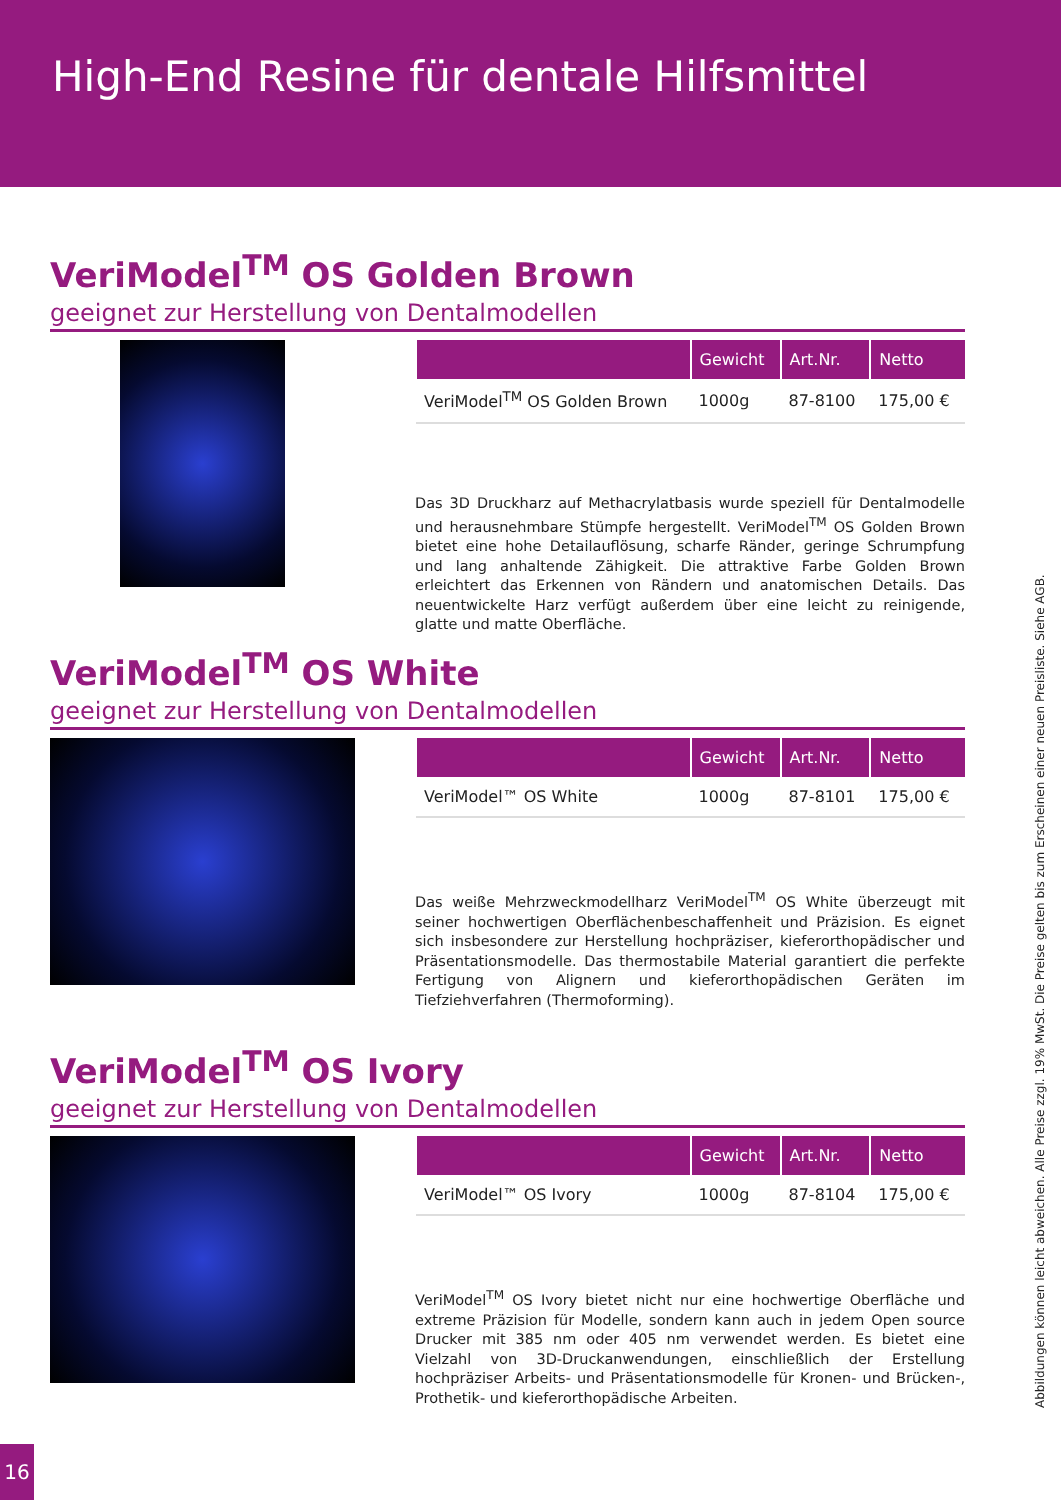High-End Resine für dentale Hilfsmittel
VeriModel<sup>TM</sup> OS Golden Brown
geeignet zur Herstellung von Dentalmodellen
| | Gewicht | Art.Nr. | Netto |
| --- | --- | --- | --- |
| VeriModel<sup>TM</sup> OS Golden Brown | 1000g | 87-8100 | 175,00 € |
Das 3D Druckharz auf Methacrylatbasis wurde speziell für Dentalmodelle und herausnehmbare Stümpfe hergestellt. VeriModel<sup>TM</sup> OS Golden Brown bietet eine hohe Detailauflösung, scharfe Ränder, geringe Schrumpfung und lang anhaltende Zähigkeit. Die attraktive Farbe Golden Brown erleichtert das Erkennen von Rändern und anatomischen Details. Das neuentwickelte Harz verfügt außerdem über eine leicht zu reinigende, glatte und matte Oberfläche.
VeriModel<sup>TM</sup> OS White
geeignet zur Herstellung von Dentalmodellen
| | Gewicht | Art.Nr. | Netto |
| --- | --- | --- | --- |
| VeriModel™ OS White | 1000g | 87-8101 | 175,00 € |
Das weiße Mehrzweckmodellharz VeriModel<sup>TM</sup> OS White überzeugt mit seiner hochwertigen Oberflächenbeschaffenheit und Präzision. Es eignet sich insbesondere zur Herstellung hochpräziser, kieferorthopädischer und Präsentationsmodelle. Das thermostabile Material garantiert die perfekte Fertigung von Alignern und kieferorthopädischen Geräten im Tiefziehverfahren (Thermoforming).
VeriModel<sup>TM</sup> OS Ivory
geeignet zur Herstellung von Dentalmodellen
| | Gewicht | Art.Nr. | Netto |
| --- | --- | --- | --- |
| VeriModel™ OS Ivory | 1000g | 87-8104 | 175,00 € |
VeriModel<sup>TM</sup> OS Ivory bietet nicht nur eine hochwertige Oberfläche und extreme Präzision für Modelle, sondern kann auch in jedem Open source Drucker mit 385 nm oder 405 nm verwendet werden. Es bietet eine Vielzahl von 3D-Druckanwendungen, einschließlich der Erstellung hochpräziser Arbeits- und Präsentationsmodelle für Kronen- und Brücken-, Prothetik- und kieferorthopädische Arbeiten.
Abbildungen können leicht abweichen. Alle Preise zzgl. 19% MwSt. Die Preise gelten bis zum Erscheinen einer neuen Preisliste. Siehe AGB.
16